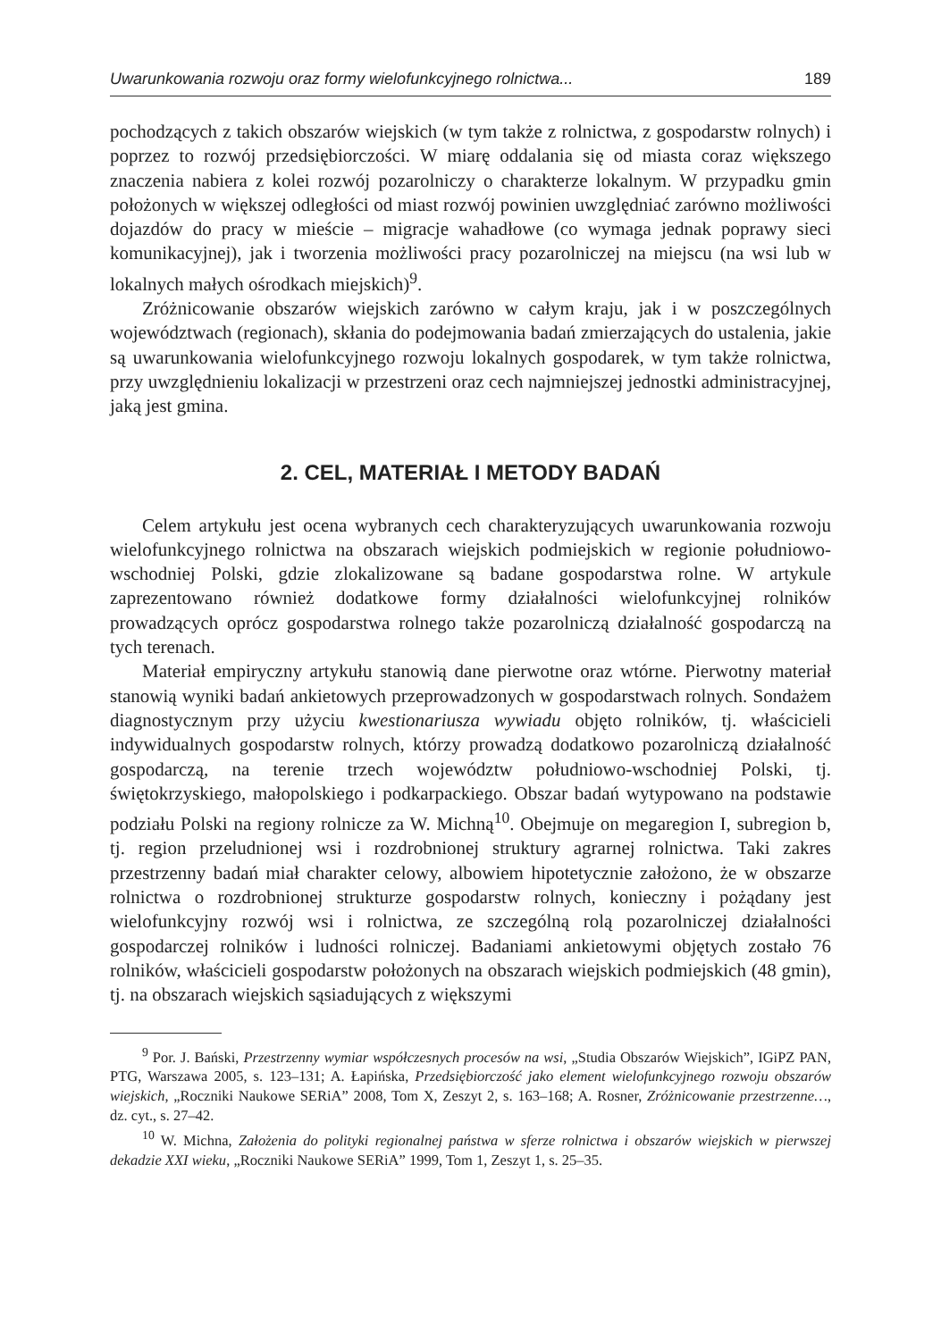Uwarunkowania rozwoju oraz formy wielofunkcyjnego rolnictwa... 189
pochodzących z takich obszarów wiejskich (w tym także z rolnictwa, z gospodarstw rolnych) i poprzez to rozwój przedsiębiorczości. W miarę oddalania się od miasta coraz większego znaczenia nabiera z kolei rozwój pozarolniczy o charakterze lokalnym. W przypadku gmin położonych w większej odległości od miast rozwój powinien uwzględniać zarówno możliwości dojazdów do pracy w mieście – migracje wahadłowe (co wymaga jednak poprawy sieci komunikacyjnej), jak i tworzenia możliwości pracy pozarolniczej na miejscu (na wsi lub w lokalnych małych ośrodkach miejskich)<sup>9</sup>.
Zróżnicowanie obszarów wiejskich zarówno w całym kraju, jak i w poszczególnych województwach (regionach), skłania do podejmowania badań zmierzających do ustalenia, jakie są uwarunkowania wielofunkcyjnego rozwoju lokalnych gospodarek, w tym także rolnictwa, przy uwzględnieniu lokalizacji w przestrzeni oraz cech najmniejszej jednostki administracyjnej, jaką jest gmina.
2. CEL, MATERIAŁ I METODY BADAŃ
Celem artykułu jest ocena wybranych cech charakteryzujących uwarunkowania rozwoju wielofunkcyjnego rolnictwa na obszarach wiejskich podmiejskich w regionie południowo-wschodniej Polski, gdzie zlokalizowane są badane gospodarstwa rolne. W artykule zaprezentowano również dodatkowe formy działalności wielofunkcyjnej rolników prowadzących oprócz gospodarstwa rolnego także pozarolniczą działalność gospodarczą na tych terenach.
Materiał empiryczny artykułu stanowią dane pierwotne oraz wtórne. Pierwotny materiał stanowią wyniki badań ankietowych przeprowadzonych w gospodarstwach rolnych. Sondażem diagnostycznym przy użyciu kwestionariusza wywiadu objęto rolników, tj. właścicieli indywidualnych gospodarstw rolnych, którzy prowadzą dodatkowo pozarolniczą działalność gospodarczą, na terenie trzech województw południowo-wschodniej Polski, tj. świętokrzyskiego, małopolskiego i podkarpackiego. Obszar badań wytypowano na podstawie podziału Polski na regiony rolnicze za W. Michną<sup>10</sup>. Obejmuje on megaregion I, subregion b, tj. region przeludnionej wsi i rozdrobnionej struktury agrarnej rolnictwa. Taki zakres przestrzenny badań miał charakter celowy, albowiem hipotetycznie założono, że w obszarze rolnictwa o rozdrobnionej strukturze gospodarstw rolnych, konieczny i pożądany jest wielofunkcyjny rozwój wsi i rolnictwa, ze szczególną rolą pozarolniczej działalności gospodarczej rolników i ludności rolniczej. Badaniami ankietowymi objętych zostało 76 rolników, właścicieli gospodarstw położonych na obszarach wiejskich podmiejskich (48 gmin), tj. na obszarach wiejskich sąsiadujących z większymi
<sup>9</sup> Por. J. Bański, Przestrzenny wymiar współczesnych procesów na wsi, „Studia Obszarów Wiejskich”, IGiPZ PAN, PTG, Warszawa 2005, s. 123–131; A. Łapińska, Przedsiębiorczość jako element wielofunkcyjnego rozwoju obszarów wiejskich, „Roczniki Naukowe SERiA” 2008, Tom X, Zeszyt 2, s. 163–168; A. Rosner, Zróżnicowanie przestrzenne…, dz. cyt., s. 27–42.
<sup>10</sup> W. Michna, Założenia do polityki regionalnej państwa w sferze rolnictwa i obszarów wiejskich w pierwszej dekadzie XXI wieku, „Roczniki Naukowe SERiA” 1999, Tom 1, Zeszyt 1, s. 25–35.